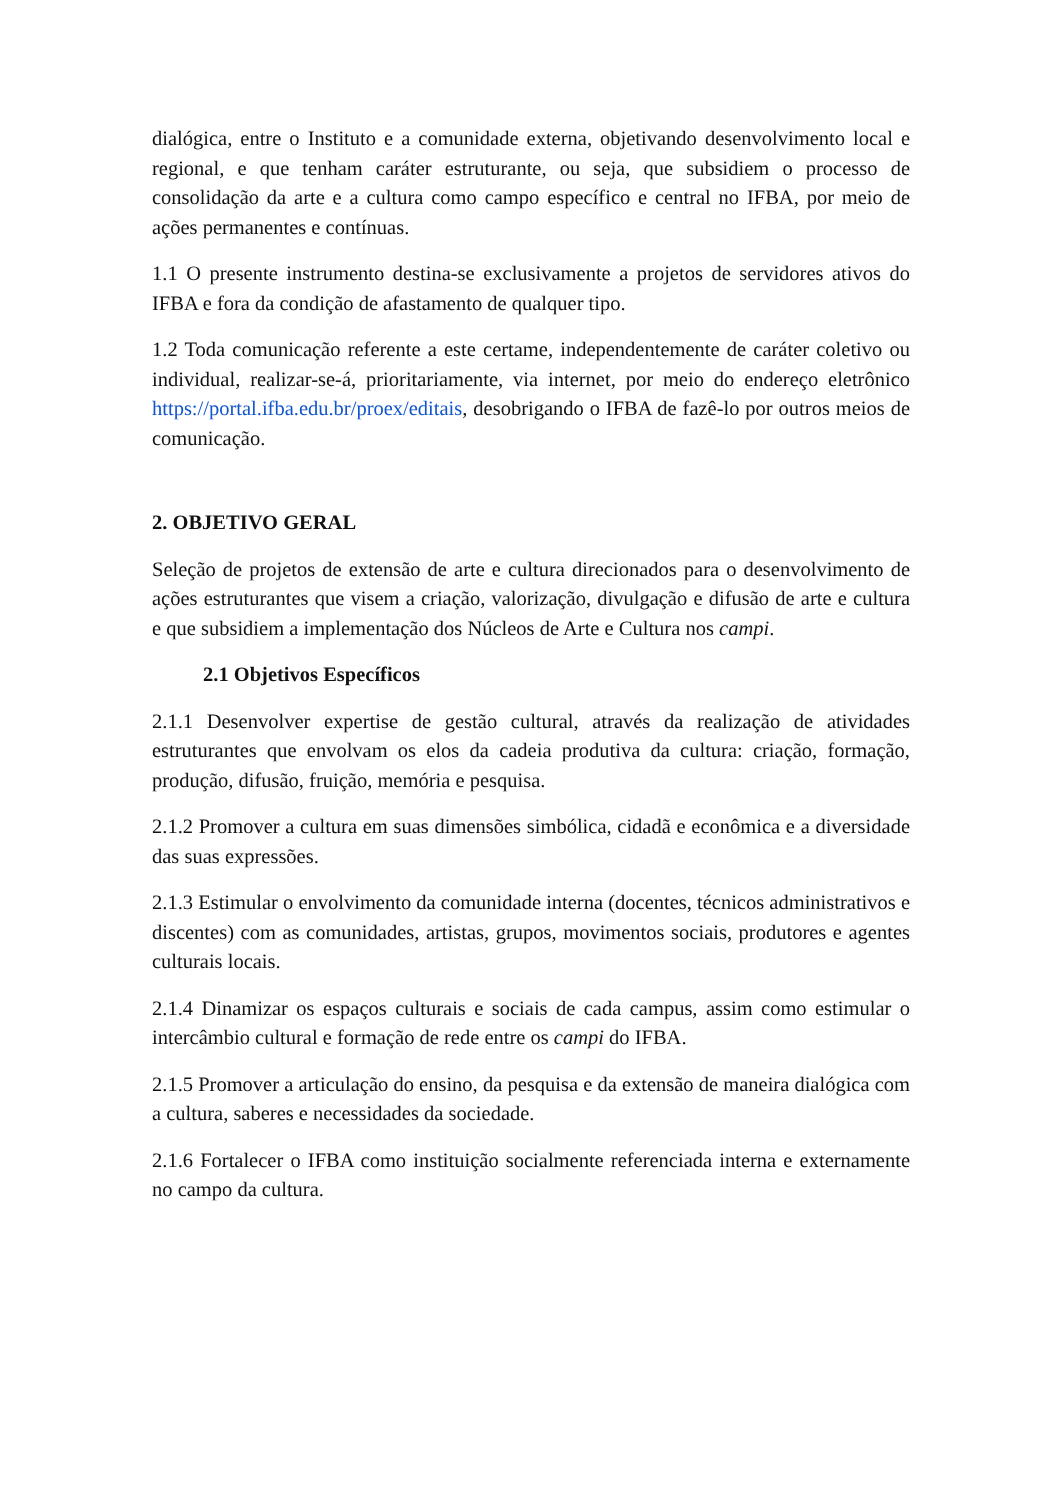dialógica, entre o Instituto e a comunidade externa, objetivando desenvolvimento local e regional, e que tenham caráter estruturante, ou seja, que subsidiem o processo de consolidação da arte e a cultura como campo específico e central no IFBA, por meio de ações permanentes e contínuas.
1.1 O presente instrumento destina-se exclusivamente a projetos de servidores ativos do IFBA e fora da condição de afastamento de qualquer tipo.
1.2 Toda comunicação referente a este certame, independentemente de caráter coletivo ou individual, realizar-se-á, prioritariamente, via internet, por meio do endereço eletrônico https://portal.ifba.edu.br/proex/editais, desobrigando o IFBA de fazê-lo por outros meios de comunicação.
2. OBJETIVO GERAL
Seleção de projetos de extensão de arte e cultura direcionados para o desenvolvimento de ações estruturantes que visem a criação, valorização, divulgação e difusão de arte e cultura e que subsidiem a implementação dos Núcleos de Arte e Cultura nos campi.
2.1 Objetivos Específicos
2.1.1 Desenvolver expertise de gestão cultural, através da realização de atividades estruturantes que envolvam os elos da cadeia produtiva da cultura: criação, formação, produção, difusão, fruição, memória e pesquisa.
2.1.2 Promover a cultura em suas dimensões simbólica, cidadã e econômica e a diversidade das suas expressões.
2.1.3 Estimular o envolvimento da comunidade interna (docentes, técnicos administrativos e discentes) com as comunidades, artistas, grupos, movimentos sociais, produtores e agentes culturais locais.
2.1.4 Dinamizar os espaços culturais e sociais de cada campus, assim como estimular o intercâmbio cultural e formação de rede entre os campi do IFBA.
2.1.5 Promover a articulação do ensino, da pesquisa e da extensão de maneira dialógica com a cultura, saberes e necessidades da sociedade.
2.1.6 Fortalecer o IFBA como instituição socialmente referenciada interna e externamente no campo da cultura.